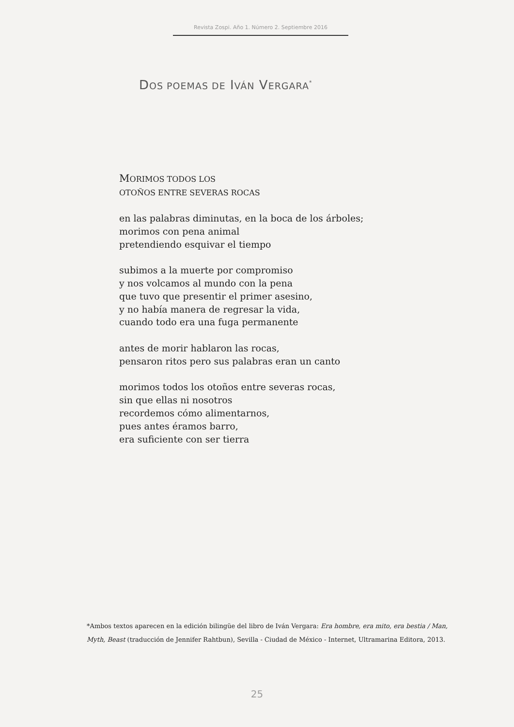Revista Zospi. Año 1. Número 2. Septiembre 2016
DOS POEMAS DE IVÁN VERGARA<sup>*</sup>
MORIMOS TODOS LOS
OTOÑOS ENTRE SEVERAS ROCAS
en las palabras diminutas, en la boca de los árboles;
morimos con pena animal
pretendiendo esquivar el tiempo
subimos a la muerte por compromiso
y nos volcamos al mundo con la pena
que tuvo que presentir el primer asesino,
y no había manera de regresar la vida,
cuando todo era una fuga permanente
antes de morir hablaron las rocas,
pensaron ritos pero sus palabras eran un canto
morimos todos los otoños entre severas rocas,
sin que ellas ni nosotros
recordemos cómo alimentarnos,
pues antes éramos barro,
era suficiente con ser tierra
*Ambos textos aparecen en la edición bilingüe del libro de Iván Vergara: Era hombre, era mito, era bestia / Man, Myth, Beast (traducción de Jennifer Rahtbun), Sevilla - Ciudad de México - Internet, Ultramarina Editora, 2013.
25